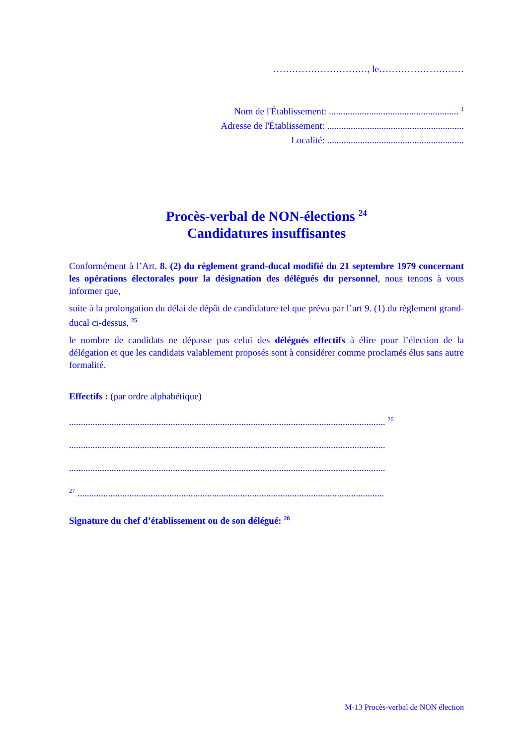…………………………, le………………………
Nom de l'Établissement: ....................................................... <sup>1</sup>
Adresse de l'Établissement: ..........................................................
Localité: ..........................................................
Procès-verbal de NON-élections <sup>24</sup>
Candidatures insuffisantes
Conformément à l’Art. 8. (2) du règlement grand-ducal modifié du 21 septembre 1979 concernant les opérations électorales pour la désignation des délégués du personnel, nous tenons à vous informer que,
suite à la prolongation du délai de dépôt de candidature tel que prévu par l’art 9. (1) du règlement grand-ducal ci-dessus, <sup>25</sup>
le nombre de candidats ne dépasse pas celui des délégués effectifs à élire pour l’élection de la délégation et que les candidats valablement proposés sont à considérer comme proclamés élus sans autre formalité.
Effectifs : (par ordre alphabétique)
...................................................................................................................................... <sup>26</sup>
......................................................................................................................................
......................................................................................................................................
<sup>27</sup> ..................................................................................................................................
Signature du chef d’établissement ou de son délégué: <sup>28</sup>
M-13 Procès-verbal de NON élection